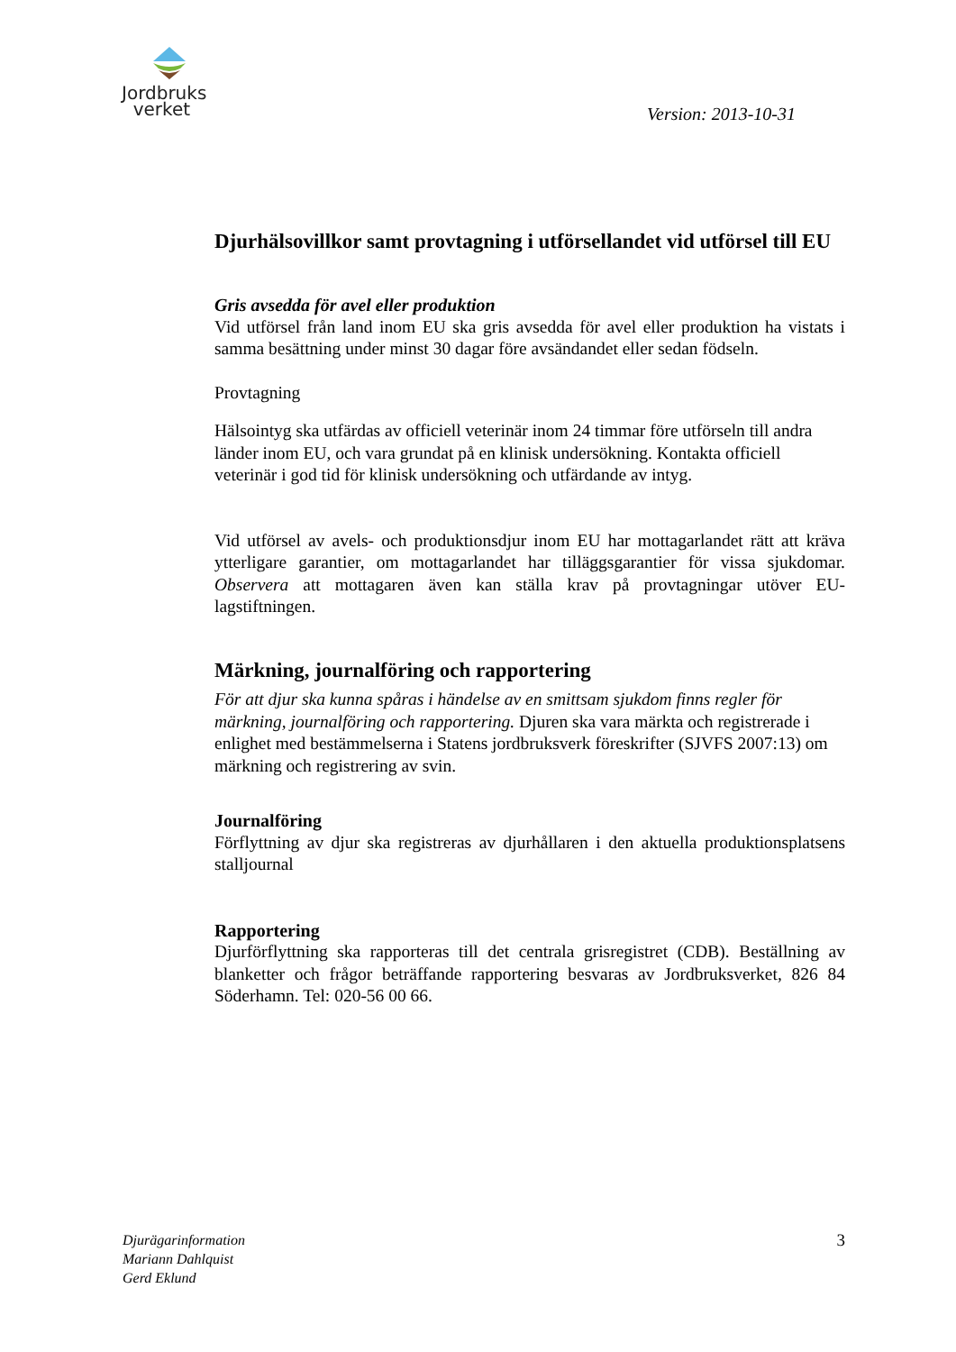Jordbruks
verket
Version: 2013-10-31
Djurhälsovillkor samt provtagning i utförsellandet vid utförsel till EU
Gris avsedda för avel eller produktion
Vid utförsel från land inom EU ska gris avsedda för avel eller produktion ha vistats i samma besättning under minst 30 dagar före avsändandet eller sedan födseln.
Provtagning
Hälsointyg ska utfärdas av officiell veterinär inom 24 timmar före utförseln till andra länder inom EU, och vara grundat på en klinisk undersökning. Kontakta officiell veterinär i god tid för klinisk undersökning och utfärdande av intyg.
Vid utförsel av avels- och produktionsdjur inom EU har mottagarlandet rätt att kräva ytterligare garantier, om mottagarlandet har tilläggsgarantier för vissa sjukdomar. Observera att mottagaren även kan ställa krav på provtagningar utöver EU-lagstiftningen.
Märkning, journalföring och rapportering
För att djur ska kunna spåras i händelse av en smittsam sjukdom finns regler för märkning, journalföring och rapportering. Djuren ska vara märkta och registrerade i enlighet med bestämmelserna i Statens jordbruksverk föreskrifter (SJVFS 2007:13) om märkning och registrering av svin.
Journalföring
Förflyttning av djur ska registreras av djurhållaren i den aktuella produktionsplatsens stalljournal
Rapportering
Djurförflyttning ska rapporteras till det centrala grisregistret (CDB). Beställning av blanketter och frågor beträffande rapportering besvaras av Jordbruksverket, 826 84 Söderhamn. Tel: 020-56 00 66.
Djurägarinformation
Mariann Dahlquist
Gerd Eklund
3